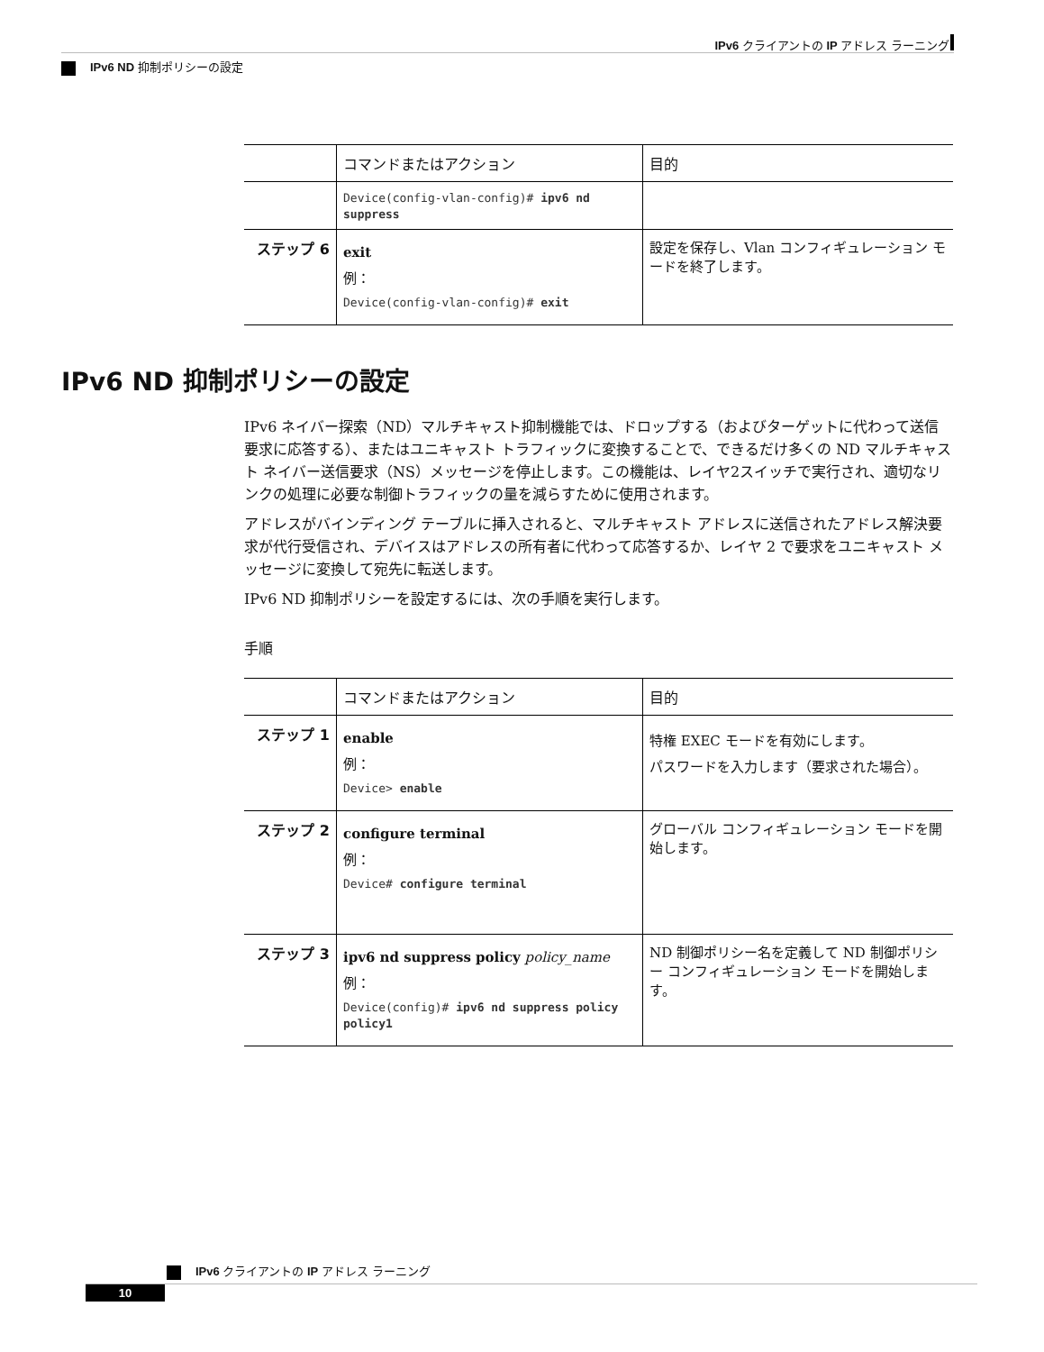IPv6 クライアントの IP アドレス ラーニング
IPv6 ND 抑制ポリシーの設定
| | コマンドまたはアクション | 目的 |
| --- | --- | --- |
| | Device(config-vlan-config)# ipv6 nd suppress | |
| ステップ 6 | exit 例： Device(config-vlan-config)# exit | 設定を保存し、Vlan コンフィギュレーション モードを終了します。 |
IPv6 ND 抑制ポリシーの設定
IPv6 ネイバー探索（ND）マルチキャスト抑制機能では、ドロップする（およびターゲットに代わって送信要求に応答する）、またはユニキャスト トラフィックに変換することで、できるだけ多くの ND マルチキャスト ネイバー送信要求（NS）メッセージを停止します。この機能は、レイヤ2スイッチで実行され、適切なリンクの処理に必要な制御トラフィックの量を減らすために使用されます。
アドレスがバインディング テーブルに挿入されると、マルチキャスト アドレスに送信されたアドレス解決要求が代行受信され、デバイスはアドレスの所有者に代わって応答するか、レイヤ 2 で要求をユニキャスト メッセージに変換して宛先に転送します。
IPv6 ND 抑制ポリシーを設定するには、次の手順を実行します。
手順
| | コマンドまたはアクション | 目的 |
| --- | --- | --- |
| ステップ 1 | enable 例： Device> enable | 特権 EXEC モードを有効にします。 パスワードを入力します（要求された場合）。 |
| ステップ 2 | configure terminal 例： Device# configure terminal | グローバル コンフィギュレーション モードを開始します。 |
| ステップ 3 | ipv6 nd suppress policy policy_name 例： Device(config)# ipv6 nd suppress policy policy1 | ND 制御ポリシー名を定義して ND 制御ポリシー コンフィギュレーション モードを開始します。 |
IPv6 クライアントの IP アドレス ラーニング
10